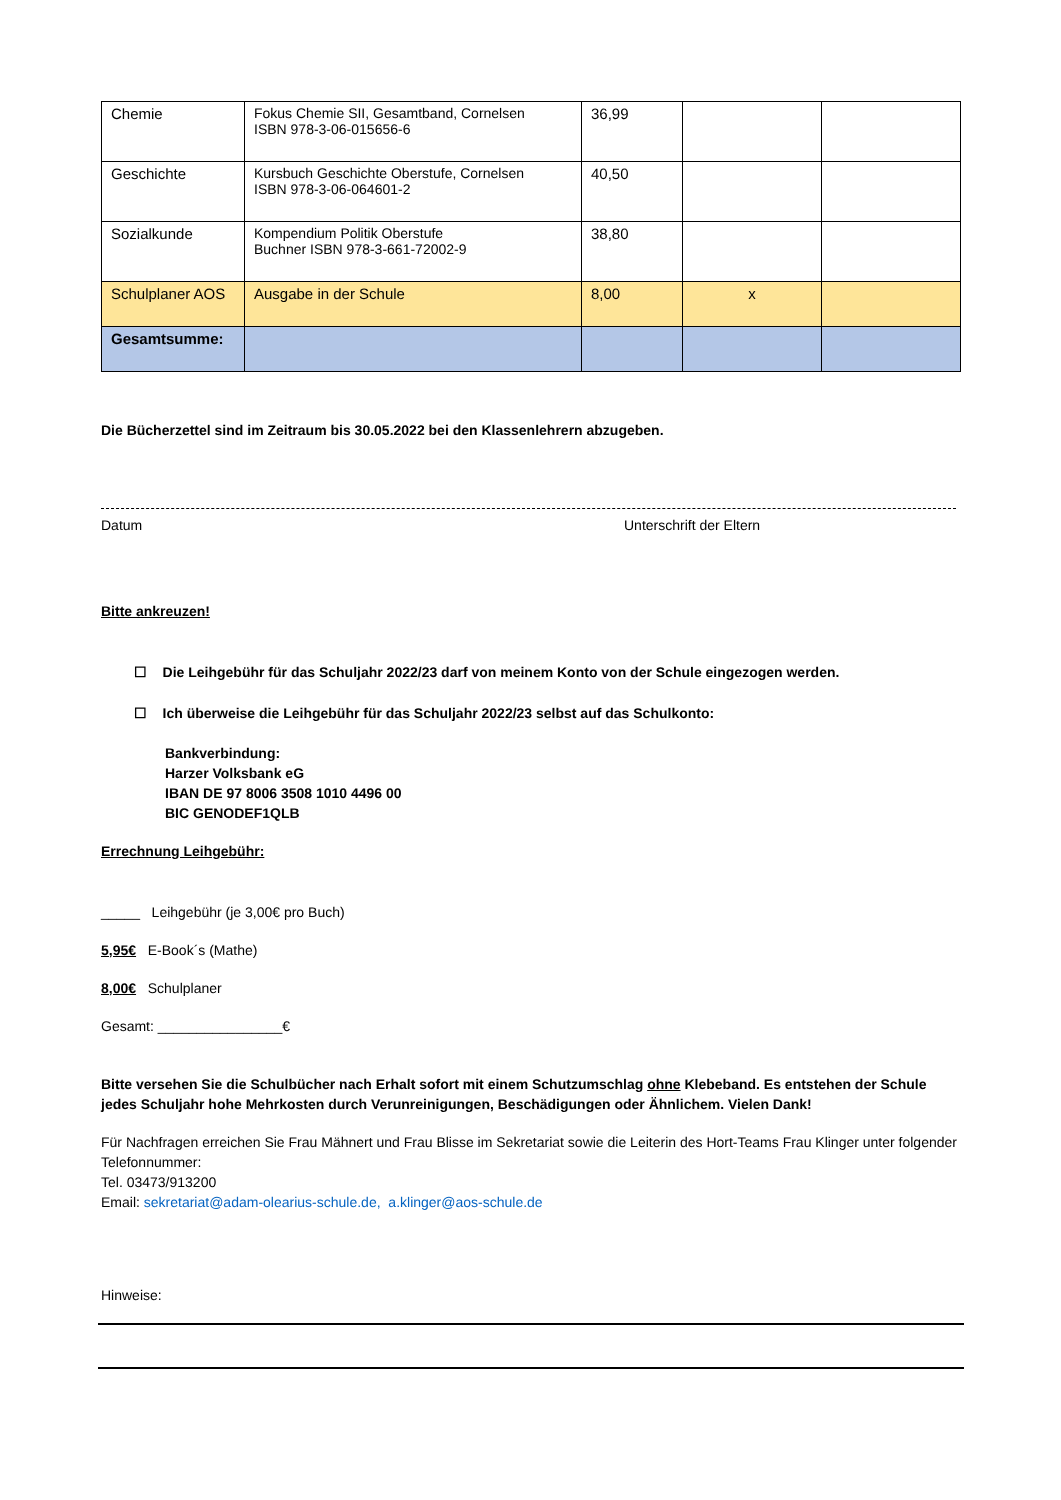| Chemie | Fokus Chemie SII, Gesamtband, Cornelsen ISBN 978-3-06-015656-6 | 36,99 | | |
| Geschichte | Kursbuch Geschichte Oberstufe, Cornelsen ISBN 978-3-06-064601-2 | 40,50 | | |
| Sozialkunde | Kompendium Politik Oberstufe Buchner ISBN 978-3-661-72002-9 | 38,80 | | |
| Schulplaner AOS | Ausgabe in der Schule | 8,00 | x | |
| Gesamtsumme: | | | | |
Die Bücherzettel sind im Zeitraum bis 30.05.2022 bei den Klassenlehrern abzugeben.
Datum Unterschrift der Eltern
Bitte ankreuzen!
☐ Die Leihgebühr für das Schuljahr 2022/23 darf von meinem Konto von der Schule eingezogen werden.
☐ Ich überweise die Leihgebühr für das Schuljahr 2022/23 selbst auf das Schulkonto:
Bankverbindung:
Harzer Volksbank eG
IBAN DE 97 8006 3508 1010 4496 00
BIC GENODEF1QLB
Errechnung Leihgebühr:
_____ Leihgebühr (je 3,00€ pro Buch)
5,95€ E-Book´s (Mathe)
8,00€ Schulplaner
Gesamt: ________________€
Bitte versehen Sie die Schulbücher nach Erhalt sofort mit einem Schutzumschlag ohne Klebeband. Es entstehen der Schule jedes Schuljahr hohe Mehrkosten durch Verunreinigungen, Beschädigungen oder Ähnlichem. Vielen Dank!
Für Nachfragen erreichen Sie Frau Mähnert und Frau Blisse im Sekretariat sowie die Leiterin des Hort-Teams Frau Klinger unter folgender Telefonnummer:
Tel. 03473/913200
Email: sekretariat@adam-olearius-schule.de, a.klinger@aos-schule.de
Hinweise: